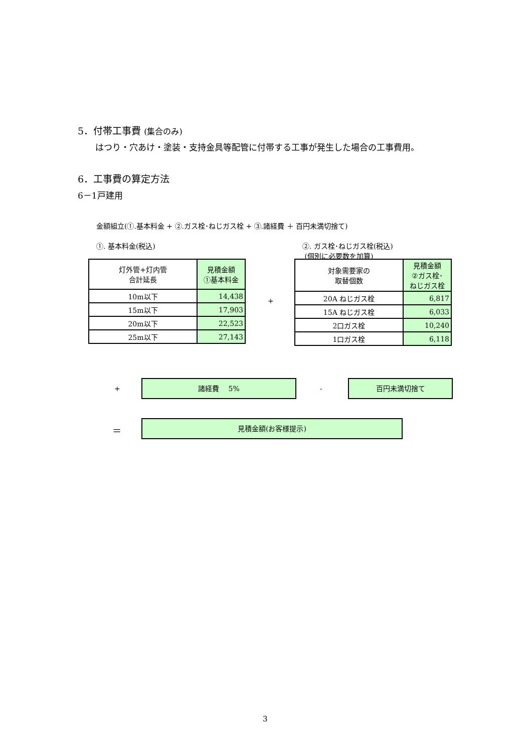5．付帯工事費 (集合のみ)
はつり・穴あけ・塗装・支持金具等配管に付帯する工事が発生した場合の工事費用。
6．工事費の算定方法
6－1戸建用
金額組立(①.基本料金 + ②.ガス栓･ねじガス栓 + ③.諸経費 ＋ 百円未満切捨て)
①. 基本料金(税込)
②. ガス栓･ねじガス栓(税込)
(個別に必要数を加算)
| 灯外管+灯内管 合計延長 | 見積金額 ①基本料金 |
| --- | --- |
| 10m以下 | 14,438 |
| 15m以下 | 17,903 |
| 20m以下 | 22,523 |
| 25m以下 | 27,143 |
+
| 対象需要家の 取替個数 | 見積金額 ②ガス栓･ ねじガス栓 |
| --- | --- |
| 20A ねじガス栓 | 6,817 |
| 15A ねじガス栓 | 6,033 |
| 2口ガス栓 | 10,240 |
| 1口ガス栓 | 6,118 |
+
諸経費　 5%
-
百円未満切捨て
＝
見積金額(お客様提示)
3